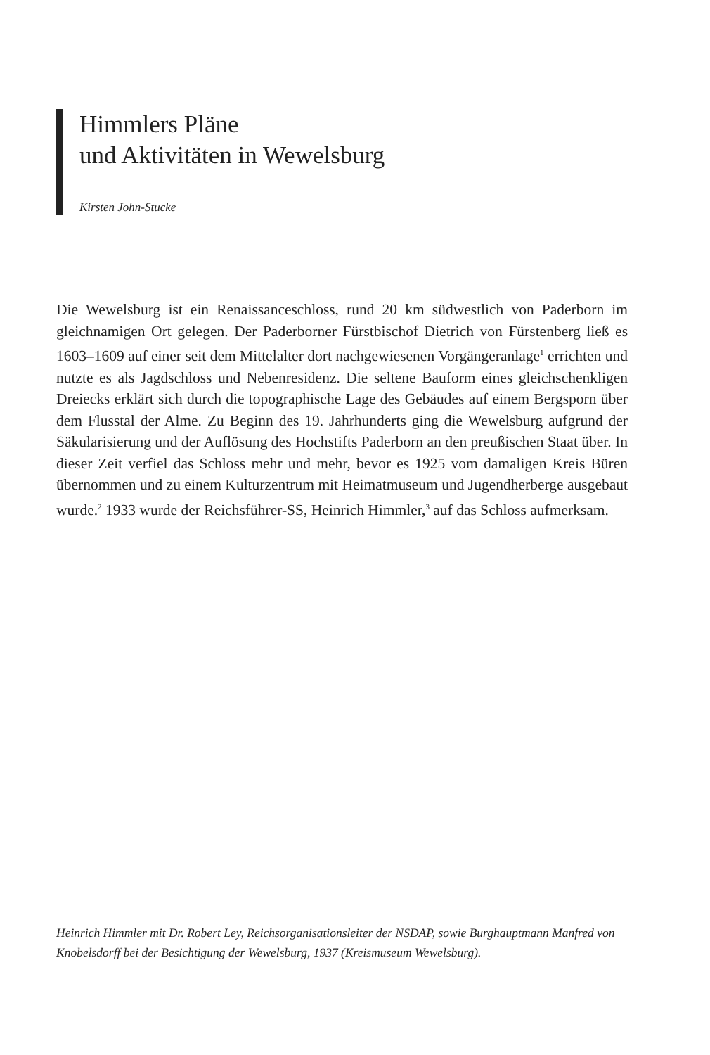Himmlers Pläne
und Aktivitäten in Wewelsburg
Kirsten John-Stucke
Die Wewelsburg ist ein Renaissanceschloss, rund 20 km südwestlich von Paderborn im gleichnamigen Ort gelegen. Der Paderborner Fürstbischof Dietrich von Fürstenberg ließ es 1603–1609 auf einer seit dem Mittelalter dort nachgewiesenen Vorgängeranlage<sup>1</sup> errichten und nutzte es als Jagdschloss und Nebenresidenz. Die seltene Bauform eines gleichschenkligen Dreiecks erklärt sich durch die topographische Lage des Gebäudes auf einem Bergsporn über dem Flusstal der Alme. Zu Beginn des 19. Jahrhunderts ging die Wewelsburg aufgrund der Säkularisierung und der Auflösung des Hochstifts Paderborn an den preußischen Staat über. In dieser Zeit verfiel das Schloss mehr und mehr, bevor es 1925 vom damaligen Kreis Büren übernommen und zu einem Kulturzentrum mit Heimatmuseum und Jugendherberge ausgebaut wurde.<sup>2</sup> 1933 wurde der Reichsführer-SS, Heinrich Himmler,<sup>3</sup> auf das Schloss aufmerksam.
Heinrich Himmler mit Dr. Robert Ley, Reichsorganisationsleiter der NSDAP, sowie Burghauptmann Manfred von Knobelsdorff bei der Besichtigung der Wewelsburg, 1937 (Kreismuseum Wewelsburg).